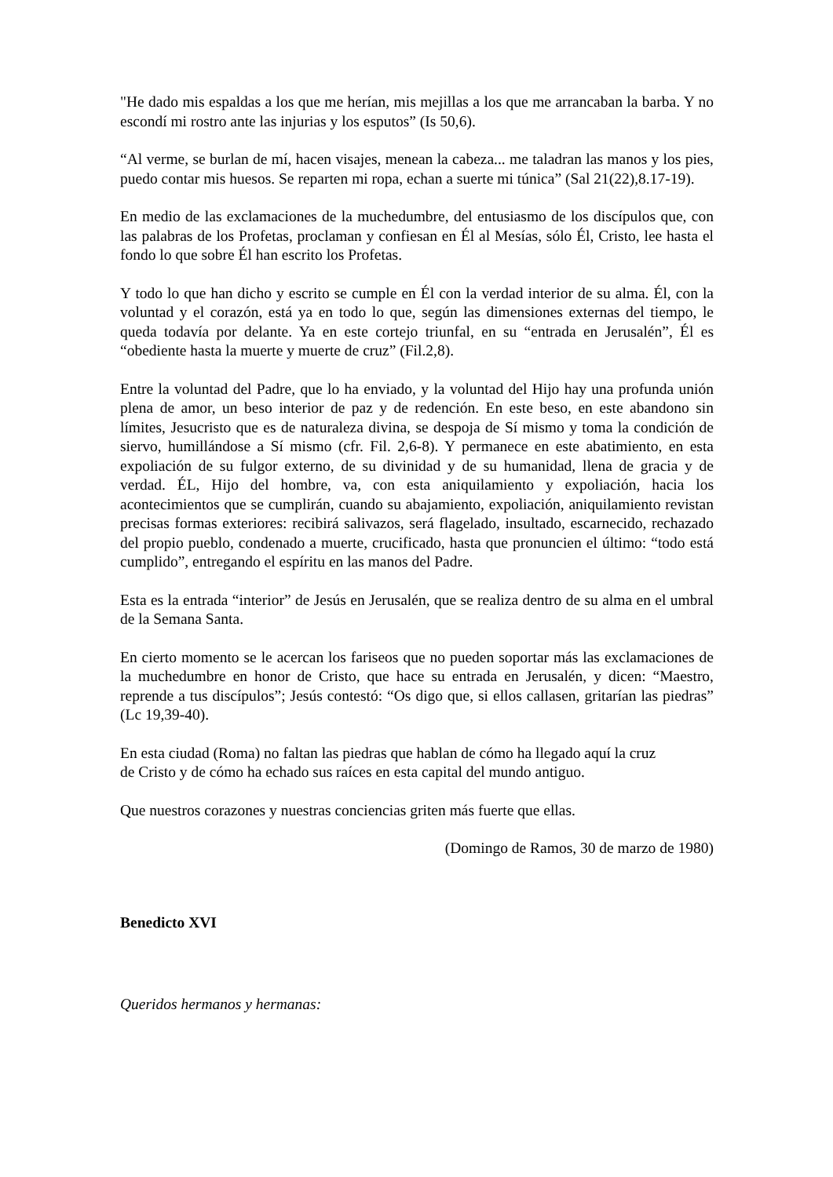"He dado mis espaldas a los que me herían, mis mejillas a los que me arrancaban la barba. Y no escondí mi rostro ante las injurias y los esputos” (Is 50,6).
“Al verme, se burlan de mí, hacen visajes, menean la cabeza... me taladran las manos y los pies, puedo contar mis huesos. Se reparten mi ropa, echan a suerte mi túnica” (Sal 21(22),8.17-19).
En medio de las exclamaciones de la muchedumbre, del entusiasmo de los discípulos que, con las palabras de los Profetas, proclaman y confiesan en Él al Mesías, sólo Él, Cristo, lee hasta el fondo lo que sobre Él han escrito los Profetas.
Y todo lo que han dicho y escrito se cumple en Él con la verdad interior de su alma. Él, con la voluntad y el corazón, está ya en todo lo que, según las dimensiones externas del tiempo, le queda todavía por delante. Ya en este cortejo triunfal, en su “entrada en Jerusalén”, Él es “obediente hasta la muerte y muerte de cruz” (Fil.2,8).
Entre la voluntad del Padre, que lo ha enviado, y la voluntad del Hijo hay una profunda unión plena de amor, un beso interior de paz y de redención. En este beso, en este abandono sin límites, Jesucristo que es de naturaleza divina, se despoja de Sí mismo y toma la condición de siervo, humillándose a Sí mismo (cfr. Fil. 2,6-8). Y permanece en este abatimiento, en esta expoliación de su fulgor externo, de su divinidad y de su humanidad, llena de gracia y de verdad. ÉL, Hijo del hombre, va, con esta aniquilamiento y expoliación, hacia los acontecimientos que se cumplirán, cuando su abajamiento, expoliación, aniquilamiento revistan precisas formas exteriores: recibirá salivazos, será flagelado, insultado, escarnecido, rechazado del propio pueblo, condenado a muerte, crucificado, hasta que pronuncien el último: “todo está cumplido”, entregando el espíritu en las manos del Padre.
Esta es la entrada “interior” de Jesús en Jerusalén, que se realiza dentro de su alma en el umbral de la Semana Santa.
En cierto momento se le acercan los fariseos que no pueden soportar más las exclamaciones de la muchedumbre en honor de Cristo, que hace su entrada en Jerusalén, y dicen: “Maestro, reprende a tus discípulos”; Jesús contestó: “Os digo que, si ellos callasen, gritarían las piedras” (Lc 19,39-40).
En esta ciudad (Roma) no faltan las piedras que hablan de cómo ha llegado aquí la cruz
de Cristo y de cómo ha echado sus raíces en esta capital del mundo antiguo.
Que nuestros corazones y nuestras conciencias griten más fuerte que ellas.
(Domingo de Ramos, 30 de marzo de 1980)
Benedicto XVI
Queridos hermanos y hermanas: